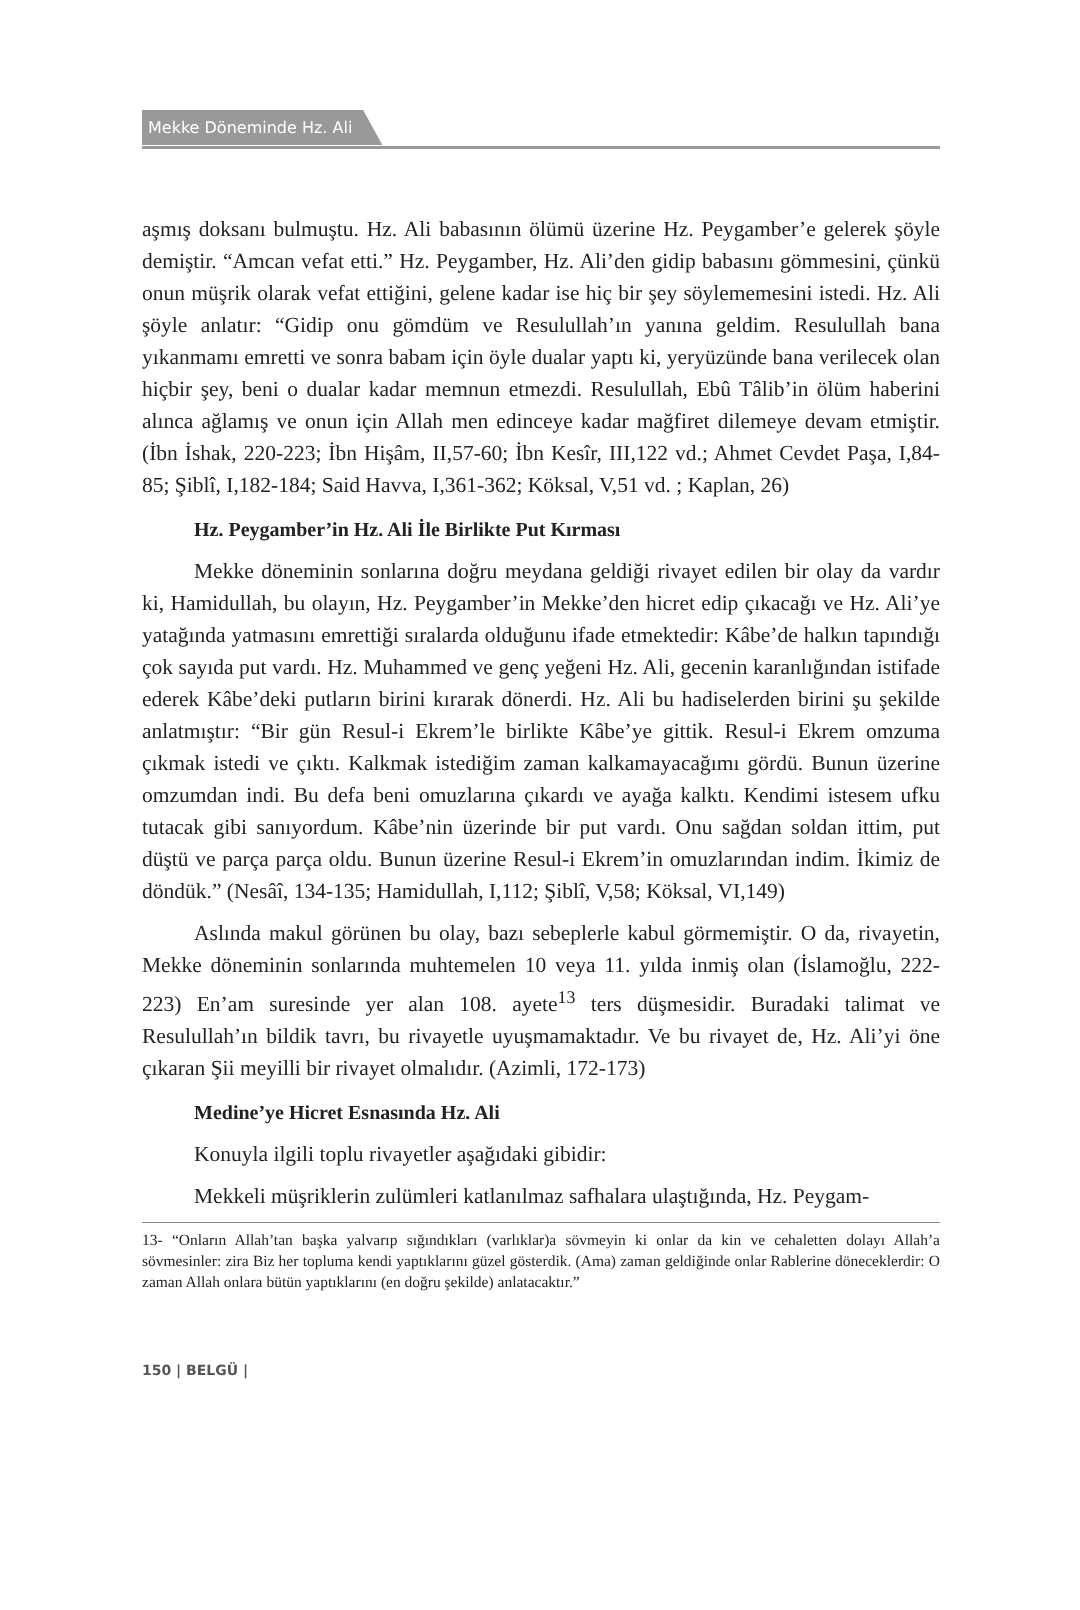Mekke Döneminde Hz. Ali
aşmış doksanı bulmuştu. Hz. Ali babasının ölümü üzerine Hz. Peygamber’e gelerek şöyle demiştir. “Amcan vefat etti.” Hz. Peygamber, Hz. Ali’den gidip babasını gömmesini, çünkü onun müşrik olarak vefat ettiğini, gelene kadar ise hiç bir şey söylememesini istedi. Hz. Ali şöyle anlatır: “Gidip onu gömdüm ve Resulullah’ın yanına geldim. Resulullah bana yıkanmamı emretti ve sonra babam için öyle dualar yaptı ki, yeryüzünde bana verilecek olan hiçbir şey, beni o dualar kadar memnun etmezdi. Resulullah, Ebû Tâlib’in ölüm haberini alınca ağlamış ve onun için Allah men edinceye kadar mağfiret dilemeye devam etmiştir. (İbn İshak, 220-223; İbn Hişâm, II,57-60; İbn Kesîr, III,122 vd.; Ahmet Cevdet Paşa, I,84-85; Şiblî, I,182-184; Said Havva, I,361-362; Köksal, V,51 vd. ; Kaplan, 26)
Hz. Peygamber’in Hz. Ali İle Birlikte Put Kırması
Mekke döneminin sonlarına doğru meydana geldiği rivayet edilen bir olay da vardır ki, Hamidullah, bu olayın, Hz. Peygamber’in Mekke’den hicret edip çıkacağı ve Hz. Ali’ye yatağında yatmasını emrettiği sıralarda olduğunu ifade etmektedir: Kâbe’de halkın tapındığı çok sayıda put vardı. Hz. Muhammed ve genç yeğeni Hz. Ali, gecenin karanlığından istifade ederek Kâbe’deki putların birini kırarak dönerdi. Hz. Ali bu hadiselerden birini şu şekilde anlatmıştır: “Bir gün Resul-i Ekrem’le birlikte Kâbe’ye gittik. Resul-i Ekrem omzuma çıkmak istedi ve çıktı. Kalkmak istediğim zaman kalkamayacağımı gördü. Bunun üzerine omzumdan indi. Bu defa beni omuzlarına çıkardı ve ayağa kalktı. Kendimi istesem ufku tutacak gibi sanıyordum. Kâbe’nin üzerinde bir put vardı. Onu sağdan soldan ittim, put düştü ve parça parça oldu. Bunun üzerine Resul-i Ekrem’in omuzlarından indim. İkimiz de döndük.” (Nesâî, 134-135; Hamidullah, I,112; Şiblî, V,58; Köksal, VI,149)
Aslında makul görünen bu olay, bazı sebeplerle kabul görmemiştir. O da, rivayetin, Mekke döneminin sonlarında muhtemelen 10 veya 11. yılda inmiş olan (İslamoğlu, 222-223) En’am suresinde yer alan 108. ayete<sup>13</sup> ters düşmesidir. Buradaki talimat ve Resulullah’ın bildik tavrı, bu rivayetle uyuşmamaktadır. Ve bu rivayet de, Hz. Ali’yi öne çıkaran Şii meyilli bir rivayet olmalıdır. (Azimli, 172-173)
Medine’ye Hicret Esnasında Hz. Ali
Konuyla ilgili toplu rivayetler aşağıdaki gibidir:
Mekkeli müşriklerin zulümleri katlanılmaz safhalara ulaştığında, Hz. Peygam-
13- “Onların Allah’tan başka yalvarıp sığındıkları (varlıklar)a sövmeyin ki onlar da kin ve cehaletten dolayı Allah’a sövmesinler: zira Biz her topluma kendi yaptıklarını güzel gösterdik. (Ama) zaman geldiğinde onlar Rablerine döneceklerdir: O zaman Allah onlara bütün yaptıklarını (en doğru şekilde) anlatacaktır.”
150 | BELGÜ |